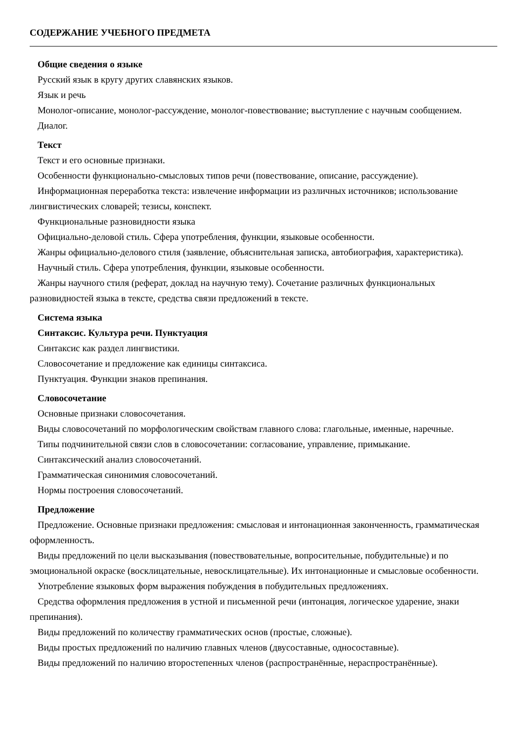СОДЕРЖАНИЕ УЧЕБНОГО ПРЕДМЕТА
Общие сведения о языке
Русский язык в кругу других славянских языков.
Язык и речь
Монолог-описание, монолог-рассуждение, монолог-повествование; выступление с научным сообщением.
Диалог.
Текст
Текст и его основные признаки.
Особенности функционально-смысловых типов речи (повествование, описание, рассуждение).
Информационная переработка текста: извлечение информации из различных источников; использование лингвистических словарей; тезисы, конспект.
Функциональные разновидности языка
Официально-деловой стиль. Сфера употребления, функции, языковые особенности.
Жанры официально-делового стиля (заявление, объяснительная записка, автобиография, характеристика).
Научный стиль. Сфера употребления, функции, языковые особенности.
Жанры научного стиля (реферат, доклад на научную тему). Сочетание различных функциональных разновидностей языка в тексте, средства связи предложений в тексте.
Система языка
Синтаксис. Культура речи. Пунктуация
Синтаксис как раздел лингвистики.
Словосочетание и предложение как единицы синтаксиса.
Пунктуация. Функции знаков препинания.
Словосочетание
Основные признаки словосочетания.
Виды словосочетаний по морфологическим свойствам главного слова: глагольные, именные, наречные.
Типы подчинительной связи слов в словосочетании: согласование, управление, примыкание.
Синтаксический анализ словосочетаний.
Грамматическая синонимия словосочетаний.
Нормы построения словосочетаний.
Предложение
Предложение. Основные признаки предложения: смысловая и интонационная законченность, грамматическая оформленность.
Виды предложений по цели высказывания (повествовательные, вопросительные, побудительные) и по эмоциональной окраске (восклицательные, невосклицательные). Их интонационные и смысловые особенности.
Употребление языковых форм выражения побуждения в побудительных предложениях.
Средства оформления предложения в устной и письменной речи (интонация, логическое ударение, знаки препинания).
Виды предложений по количеству грамматических основ (простые, сложные).
Виды простых предложений по наличию главных членов (двусоставные, односоставные).
Виды предложений по наличию второстепенных членов (распространённые, нераспространённые).